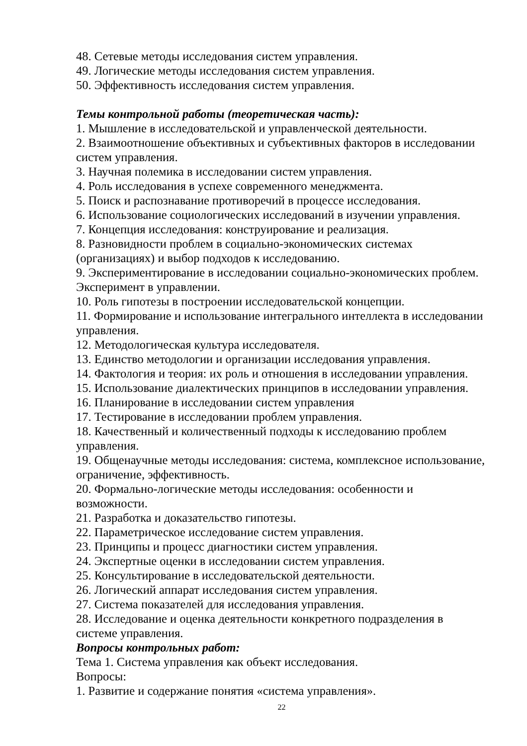48. Сетевые методы исследования систем управления.
49. Логические методы исследования систем управления.
50. Эффективность исследования систем управления.
Темы контрольной работы (теоретическая часть):
1. Мышление в исследовательской и управленческой деятельности.
2. Взаимоотношение объективных и субъективных факторов в исследовании систем управления.
3. Научная полемика в исследовании систем управления.
4. Роль исследования в успехе современного менеджмента.
5. Поиск и распознавание противоречий в процессе исследования.
6. Использование социологических исследований в изучении управления.
7. Концепция исследования: конструирование и реализация.
8. Разновидности проблем в социально-экономических системах (организациях) и выбор подходов к исследованию.
9. Экспериментирование в исследовании социально-экономических проблем. Эксперимент в управлении.
10. Роль гипотезы в построении исследовательской концепции.
11. Формирование и использование интегрального интеллекта в исследовании управления.
12. Методологическая культура исследователя.
13. Единство методологии и организации исследования управления.
14. Фактология и теория: их роль и отношения в исследовании управления.
15. Использование диалектических принципов в исследовании управления.
16. Планирование в исследовании систем управления
17. Тестирование в исследовании проблем управления.
18. Качественный и количественный подходы к исследованию проблем управления.
19. Общенаучные методы исследования: система, комплексное использование, ограничение, эффективность.
20. Формально-логические методы исследования: особенности и возможности.
21. Разработка и доказательство гипотезы.
22. Параметрическое исследование систем управления.
23. Принципы и процесс диагностики систем управления.
24. Экспертные оценки в исследовании систем управления.
25. Консультирование в исследовательской деятельности.
26. Логический аппарат исследования систем управления.
27. Система показателей для исследования управления.
28. Исследование и оценка деятельности конкретного подразделения в системе управления.
Вопросы контрольных работ:
Тема 1. Система управления как объект исследования.
Вопросы:
1. Развитие и содержание понятия «система управления».
22